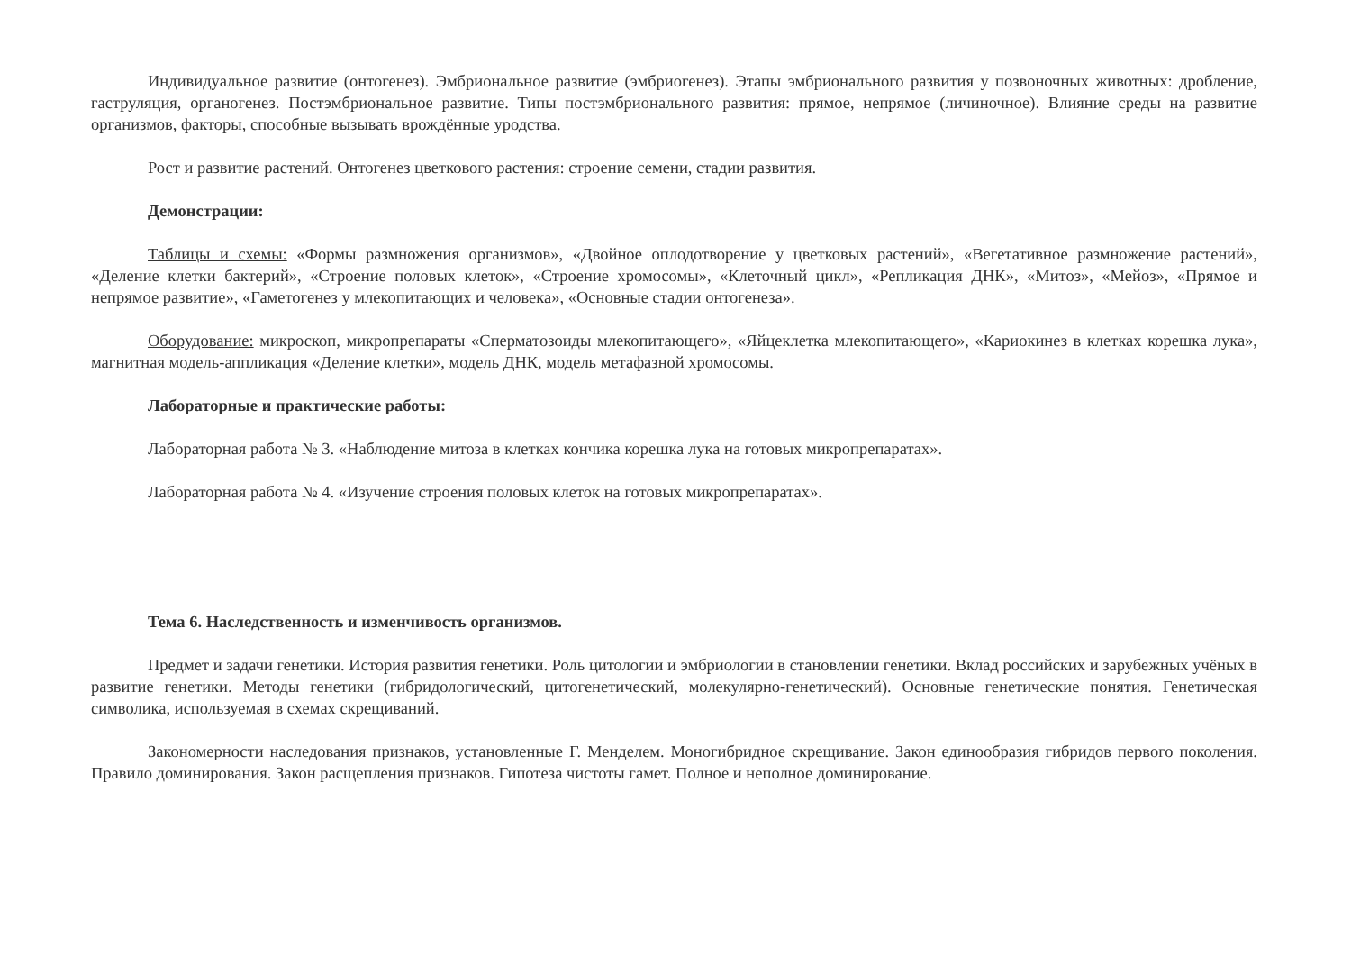Индивидуальное развитие (онтогенез). Эмбриональное развитие (эмбриогенез). Этапы эмбрионального развития у позвоночных животных: дробление, гаструляция, органогенез. Постэмбриональное развитие. Типы постэмбрионального развития: прямое, непрямое (личиночное). Влияние среды на развитие организмов, факторы, способные вызывать врождённые уродства.
Рост и развитие растений. Онтогенез цветкового растения: строение семени, стадии развития.
Демонстрации:
Таблицы и схемы: «Формы размножения организмов», «Двойное оплодотворение у цветковых растений», «Вегетативное размножение растений», «Деление клетки бактерий», «Строение половых клеток», «Строение хромосомы», «Клеточный цикл», «Репликация ДНК», «Митоз», «Мейоз», «Прямое и непрямое развитие», «Гаметогенез у млекопитающих и человека», «Основные стадии онтогенеза».
Оборудование: микроскоп, микропрепараты «Сперматозоиды млекопитающего», «Яйцеклетка млекопитающего», «Кариокинез в клетках корешка лука», магнитная модель-аппликация «Деление клетки», модель ДНК, модель метафазной хромосомы.
Лабораторные и практические работы:
Лабораторная работа № 3. «Наблюдение митоза в клетках кончика корешка лука на готовых микропрепаратах».
Лабораторная работа № 4. «Изучение строения половых клеток на готовых микропрепаратах».
Тема 6. Наследственность и изменчивость организмов.
Предмет и задачи генетики. История развития генетики. Роль цитологии и эмбриологии в становлении генетики. Вклад российских и зарубежных учёных в развитие генетики. Методы генетики (гибридологический, цитогенетический, молекулярно-генетический). Основные генетические понятия. Генетическая символика, используемая в схемах скрещиваний.
Закономерности наследования признаков, установленные Г. Менделем. Моногибридное скрещивание. Закон единообразия гибридов первого поколения. Правило доминирования. Закон расщепления признаков. Гипотеза чистоты гамет. Полное и неполное доминирование.